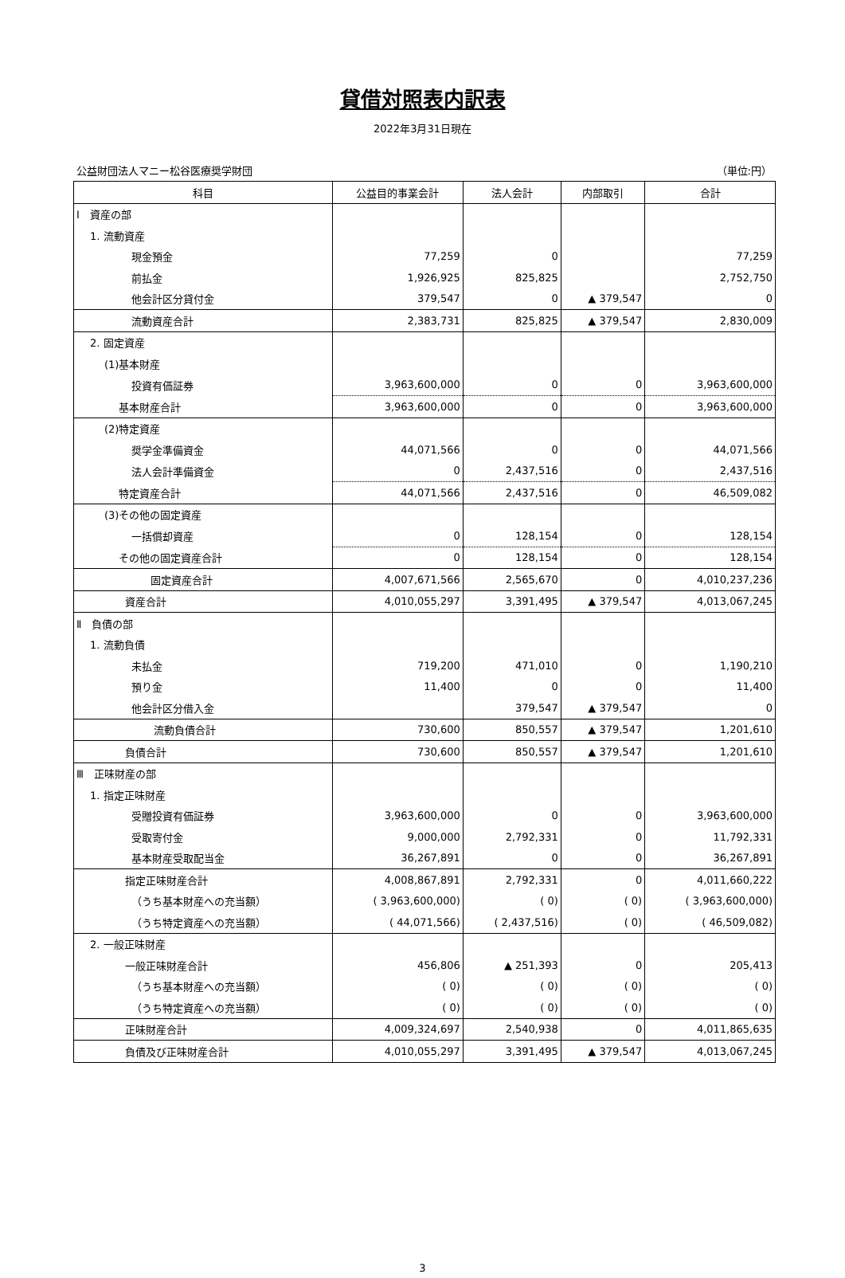貸借対照表内訳表
2022年3月31日現在
公益財団法人マニー松谷医療奨学財団 （単位:円）
| 科目 | 公益目的事業会計 | 法人会計 | 内部取引 | 合計 |
| --- | --- | --- | --- | --- |
| Ⅰ 資産の部 | | | | |
| 1. 流動資産 | | | | |
| 現金預金 | 77,259 | 0 | | 77,259 |
| 前払金 | 1,926,925 | 825,825 | | 2,752,750 |
| 他会計区分貸付金 | 379,547 | 0 | ▲ 379,547 | 0 |
| 流動資産合計 | 2,383,731 | 825,825 | ▲ 379,547 | 2,830,009 |
| 2. 固定資産 | | | | |
| (1)基本財産 | | | | |
| 投資有価証券 | 3,963,600,000 | 0 | 0 | 3,963,600,000 |
| 基本財産合計 | 3,963,600,000 | 0 | 0 | 3,963,600,000 |
| (2)特定資産 | | | | |
| 奨学金準備資金 | 44,071,566 | 0 | 0 | 44,071,566 |
| 法人会計準備資金 | 0 | 2,437,516 | 0 | 2,437,516 |
| 特定資産合計 | 44,071,566 | 2,437,516 | 0 | 46,509,082 |
| (3)その他の固定資産 | | | | |
| 一括償却資産 | 0 | 128,154 | 0 | 128,154 |
| その他の固定資産合計 | 0 | 128,154 | 0 | 128,154 |
| 固定資産合計 | 4,007,671,566 | 2,565,670 | 0 | 4,010,237,236 |
| 資産合計 | 4,010,055,297 | 3,391,495 | ▲ 379,547 | 4,013,067,245 |
| Ⅱ 負債の部 | | | | |
| 1. 流動負債 | | | | |
| 未払金 | 719,200 | 471,010 | 0 | 1,190,210 |
| 預り金 | 11,400 | 0 | 0 | 11,400 |
| 他会計区分借入金 | | 379,547 | ▲ 379,547 | 0 |
| 流動負債合計 | 730,600 | 850,557 | ▲ 379,547 | 1,201,610 |
| 負債合計 | 730,600 | 850,557 | ▲ 379,547 | 1,201,610 |
| Ⅲ 正味財産の部 | | | | |
| 1. 指定正味財産 | | | | |
| 受贈投資有価証券 | 3,963,600,000 | 0 | 0 | 3,963,600,000 |
| 受取寄付金 | 9,000,000 | 2,792,331 | 0 | 11,792,331 |
| 基本財産受取配当金 | 36,267,891 | 0 | 0 | 36,267,891 |
| 指定正味財産合計 | 4,008,867,891 | 2,792,331 | 0 | 4,011,660,222 |
| （うち基本財産への充当額） | ( 3,963,600,000) | ( 0) | ( 0) | ( 3,963,600,000) |
| （うち特定資産への充当額） | ( 44,071,566) | ( 2,437,516) | ( 0) | ( 46,509,082) |
| 2. 一般正味財産 | | | | |
| 一般正味財産合計 | 456,806 | ▲ 251,393 | 0 | 205,413 |
| （うち基本財産への充当額） | ( 0) | ( 0) | ( 0) | ( 0) |
| （うち特定資産への充当額） | ( 0) | ( 0) | ( 0) | ( 0) |
| 正味財産合計 | 4,009,324,697 | 2,540,938 | 0 | 4,011,865,635 |
| 負債及び正味財産合計 | 4,010,055,297 | 3,391,495 | ▲ 379,547 | 4,013,067,245 |
3